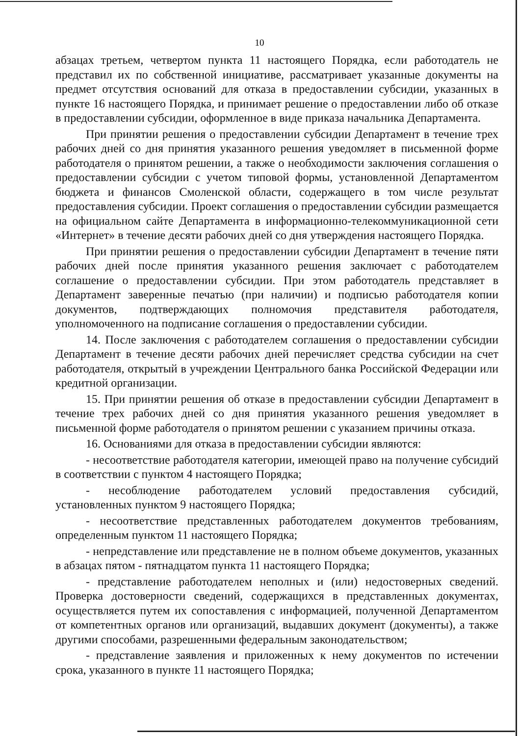10
абзацах третьем, четвертом пункта 11 настоящего Порядка, если работодатель не представил их по собственной инициативе, рассматривает указанные документы на предмет отсутствия оснований для отказа в предоставлении субсидии, указанных в пункте 16 настоящего Порядка, и принимает решение о предоставлении либо об отказе в предоставлении субсидии, оформленное в виде приказа начальника Департамента.
При принятии решения о предоставлении субсидии Департамент в течение трех рабочих дней со дня принятия указанного решения уведомляет в письменной форме работодателя о принятом решении, а также о необходимости заключения соглашения о предоставлении субсидии с учетом типовой формы, установленной Департаментом бюджета и финансов Смоленской области, содержащего в том числе результат предоставления субсидии. Проект соглашения о предоставлении субсидии размещается на официальном сайте Департамента в информационно-телекоммуникационной сети «Интернет» в течение десяти рабочих дней со дня утверждения настоящего Порядка.
При принятии решения о предоставлении субсидии Департамент в течение пяти рабочих дней после принятия указанного решения заключает с работодателем соглашение о предоставлении субсидии. При этом работодатель представляет в Департамент заверенные печатью (при наличии) и подписью работодателя копии документов, подтверждающих полномочия представителя работодателя, уполномоченного на подписание соглашения о предоставлении субсидии.
14. После заключения с работодателем соглашения о предоставлении субсидии Департамент в течение десяти рабочих дней перечисляет средства субсидии на счет работодателя, открытый в учреждении Центрального банка Российской Федерации или кредитной организации.
15. При принятии решения об отказе в предоставлении субсидии Департамент в течение трех рабочих дней со дня принятия указанного решения уведомляет в письменной форме работодателя о принятом решении с указанием причины отказа.
16. Основаниями для отказа в предоставлении субсидии являются:
- несоответствие работодателя категории, имеющей право на получение субсидий в соответствии с пунктом 4 настоящего Порядка;
- несоблюдение работодателем условий предоставления субсидий, установленных пунктом 9 настоящего Порядка;
- несоответствие представленных работодателем документов требованиям, определенным пунктом 11 настоящего Порядка;
- непредставление или представление не в полном объеме документов, указанных в абзацах пятом - пятнадцатом пункта 11 настоящего Порядка;
- представление работодателем неполных и (или) недостоверных сведений. Проверка достоверности сведений, содержащихся в представленных документах, осуществляется путем их сопоставления с информацией, полученной Департаментом от компетентных органов или организаций, выдавших документ (документы), а также другими способами, разрешенными федеральным законодательством;
- представление заявления и приложенных к нему документов по истечении срока, указанного в пункте 11 настоящего Порядка;